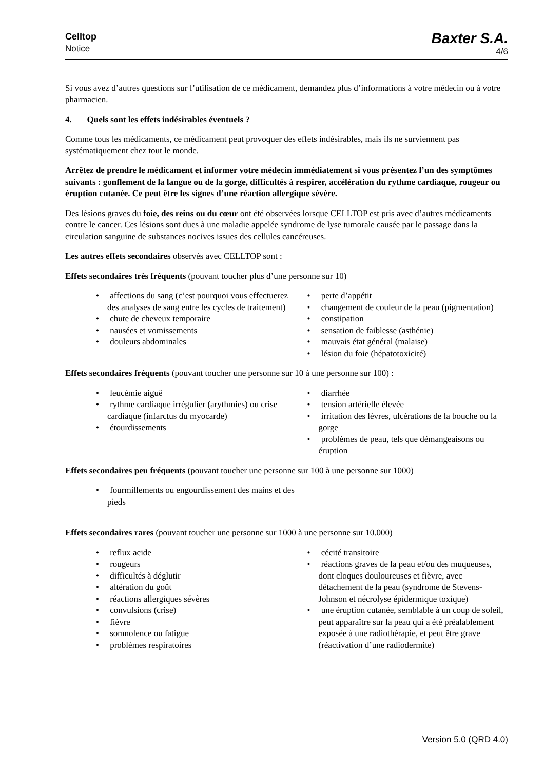Celltop
Notice
Baxter S.A.
4/6
Si vous avez d’autres questions sur l’utilisation de ce médicament, demandez plus d’informations à votre médecin ou à votre pharmacien.
4. Quels sont les effets indésirables éventuels ?
Comme tous les médicaments, ce médicament peut provoquer des effets indésirables, mais ils ne surviennent pas systématiquement chez tout le monde.
Arrêtez de prendre le médicament et informer votre médecin immédiatement si vous présentez l’un des symptômes suivants : gonflement de la langue ou de la gorge, difficultés à respirer, accélération du rythme cardiaque, rougeur ou éruption cutanée. Ce peut être les signes d’une réaction allergique sévère.
Des lésions graves du foie, des reins ou du cœur ont été observées lorsque CELLTOP est pris avec d’autres médicaments contre le cancer. Ces lésions sont dues à une maladie appelée syndrome de lyse tumorale causée par le passage dans la circulation sanguine de substances nocives issues des cellules cancéreuses.
Les autres effets secondaires observés avec CELLTOP sont :
Effets secondaires très fréquents (pouvant toucher plus d’une personne sur 10)
• affections du sang (c’est pourquoi vous effectuerez des analyses de sang entre les cycles de traitement)
• chute de cheveux temporaire
• nausées et vomissements
• douleurs abdominales
• perte d’appétit
• changement de couleur de la peau (pigmentation)
• constipation
• sensation de faiblesse (asthénie)
• mauvais état général (malaise)
• lésion du foie (hépatotoxicité)
Effets secondaires fréquents (pouvant toucher une personne sur 10 à une personne sur 100) :
• leucémie aiguë
• rythme cardiaque irrégulier (arythmies) ou crise cardiaque (infarctus du myocarde)
• étourdissements
• diarrhée
• tension artérielle élevée
• irritation des lèvres, ulcérations de la bouche ou la gorge
• problèmes de peau, tels que démangeaisons ou éruption
Effets secondaires peu fréquents (pouvant toucher une personne sur 100 à une personne sur 1000)
• fourmillements ou engourdissement des mains et des pieds
Effets secondaires rares (pouvant toucher une personne sur 1000 à une personne sur 10.000)
• reflux acide
• rougeurs
• difficultés à déglutir
• altération du goût
• réactions allergiques sévères
• convulsions (crise)
• fièvre
• somnolence ou fatigue
• problèmes respiratoires
• cécité transitoire
• réactions graves de la peau et/ou des muqueuses, dont cloques douloureuses et fièvre, avec détachement de la peau (syndrome de Stevens-Johnson et nécrolyse épidermique toxique)
• une éruption cutanée, semblable à un coup de soleil, peut apparaître sur la peau qui a été préalablement exposée à une radiothérapie, et peut être grave (réactivation d’une radiodermite)
Version 5.0 (QRD 4.0)